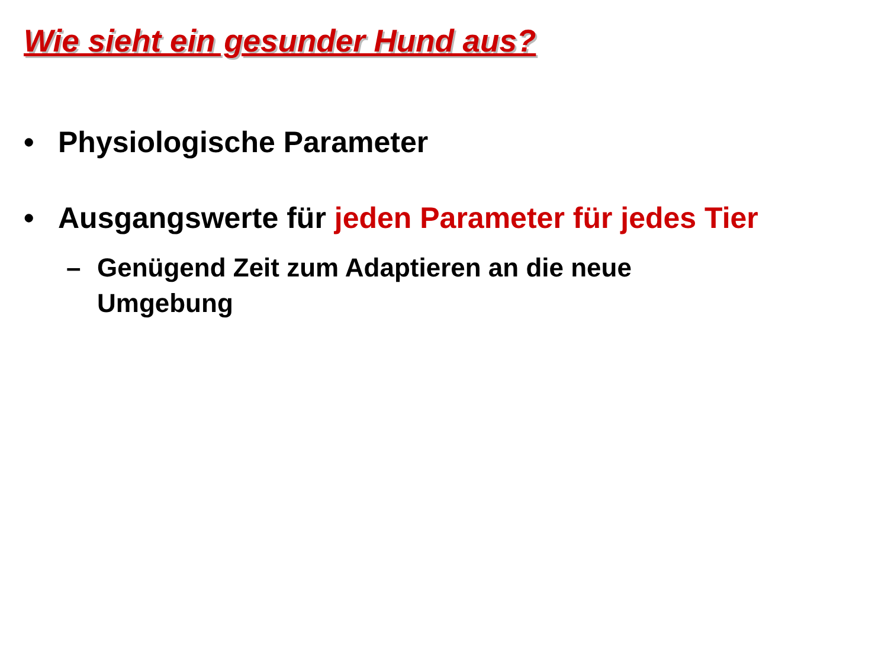Wie sieht ein gesunder Hund aus?
• Physiologische Parameter
• Ausgangswerte für jeden Parameter für jedes Tier
– Genügend Zeit zum Adaptieren an die neue
Umgebung